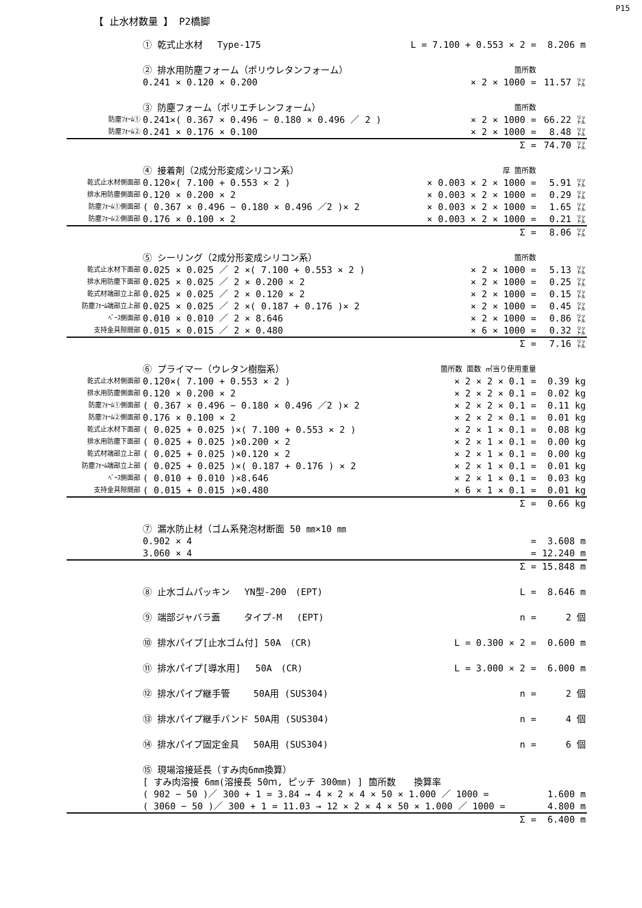P15
【 止水材数量 】 P2橋脚
| | ① 乾式止水材 Type-175 | L = 7.100 + 0.553 × 2 = | 8.206 m |
| | ② 排水用防塵フォーム（ポリウレタンフォーム） | 箇所数 | |
| | 0.241 × 0.120 × 0.200 | × 2 × 1000 = | 11.57 ㍑ |
| | ③ 防塵フォーム（ポリエチレンフォーム） | 箇所数 | |
| 防塵ﾌｫｰﾑ① | 0.241×( 0.367 × 0.496 − 0.180 × 0.496 ／ 2 ) | × 2 × 1000 = | 66.22 ㍑ |
| 防塵ﾌｫｰﾑ② | 0.241 × 0.176 × 0.100 | × 2 × 1000 = | 8.48 ㍑ |
| | | Σ = | 74.70 ㍑ |
| | ④ 接着剤（2成分形変成シリコン系） | 厚 箇所数 | |
| 乾式止水材側面部 | 0.120×( 7.100 + 0.553 × 2 ) | × 0.003 × 2 × 1000 = | 5.91 ㍑ |
| 排水用防塵側面部 | 0.120 × 0.200 × 2 | × 0.003 × 2 × 1000 = | 0.29 ㍑ |
| 防塵ﾌｫｰﾑ①側面部 | ( 0.367 × 0.496 − 0.180 × 0.496 ／2 )× 2 | × 0.003 × 2 × 1000 = | 1.65 ㍑ |
| 防塵ﾌｫｰﾑ②側面部 | 0.176 × 0.100 × 2 | × 0.003 × 2 × 1000 = | 0.21 ㍑ |
| | | Σ = | 8.06 ㍑ |
| | ⑤ シーリング（2成分形変成シリコン系） | 箇所数 | |
| 乾式止水材下面部 | 0.025 × 0.025 ／ 2 ×( 7.100 + 0.553 × 2 ) | × 2 × 1000 = | 5.13 ㍑ |
| 排水用防塵下面部 | 0.025 × 0.025 ／ 2 × 0.200 × 2 | × 2 × 1000 = | 0.25 ㍑ |
| 乾式材端部立上部 | 0.025 × 0.025 ／ 2 × 0.120 × 2 | × 2 × 1000 = | 0.15 ㍑ |
| 防塵ﾌｫｰﾑ端部立上部 | 0.025 × 0.025 ／ 2 ×( 0.187 + 0.176 )× 2 | × 2 × 1000 = | 0.45 ㍑ |
| ﾍﾞｰｽ側面部 | 0.010 × 0.010 ／ 2 × 8.646 | × 2 × 1000 = | 0.86 ㍑ |
| 支持金具隙間部 | 0.015 × 0.015 ／ 2 × 0.480 | × 6 × 1000 = | 0.32 ㍑ |
| | | Σ = | 7.16 ㍑ |
| | ⑥ プライマー（ウレタン樹脂系） | 箇所数 面数 ㎡当り使用重量 | |
| 乾式止水材側面部 | 0.120×( 7.100 + 0.553 × 2 ) | × 2 × 2 × 0.1 = | 0.39 kg |
| 排水用防塵側面部 | 0.120 × 0.200 × 2 | × 2 × 2 × 0.1 = | 0.02 kg |
| 防塵ﾌｫｰﾑ①側面部 | ( 0.367 × 0.496 − 0.180 × 0.496 ／2 )× 2 | × 2 × 2 × 0.1 = | 0.11 kg |
| 防塵ﾌｫｰﾑ②側面部 | 0.176 × 0.100 × 2 | × 2 × 2 × 0.1 = | 0.01 kg |
| 乾式止水材下面部 | ( 0.025 + 0.025 )×( 7.100 + 0.553 × 2 ) | × 2 × 1 × 0.1 = | 0.08 kg |
| 排水用防塵下面部 | ( 0.025 + 0.025 )×0.200 × 2 | × 2 × 1 × 0.1 = | 0.00 kg |
| 乾式材端部立上部 | ( 0.025 + 0.025 )×0.120 × 2 | × 2 × 1 × 0.1 = | 0.00 kg |
| 防塵ﾌｫｰﾑ端部立上部 | ( 0.025 + 0.025 )×( 0.187 + 0.176 ) × 2 | × 2 × 1 × 0.1 = | 0.01 kg |
| ﾍﾞｰｽ側面部 | ( 0.010 + 0.010 )×8.646 | × 2 × 1 × 0.1 = | 0.03 kg |
| 支持金具隙間部 | ( 0.015 + 0.015 )×0.480 | × 6 × 1 × 0.1 = | 0.01 kg |
| | | Σ = | 0.66 kg |
| | ⑦ 漏水防止材（ゴム系発泡材断面 50 ㎜×10 ㎜ | | |
| | 0.902 × 4 | = | 3.608 m |
| | 3.060 × 4 | = | 12.240 m |
| | | Σ = | 15.848 m |
| | ⑧ 止水ゴムパッキン YN型-200 (EPT) | L = | 8.646 m |
| | ⑨ 端部ジャバラ蓋 タイプ-M (EPT) | n = | 2 個 |
| | ⑩ 排水パイプ[止水ゴム付] 50A (CR) | L = 0.300 × 2 = | 0.600 m |
| | ⑪ 排水パイプ[導水用] 50A (CR) | L = 3.000 × 2 = | 6.000 m |
| | ⑫ 排水パイプ継手管 50A用 (SUS304) | n = | 2 個 |
| | ⑬ 排水パイプ継手バンド 50A用 (SUS304) | n = | 4 個 |
| | ⑭ 排水パイプ固定金具 50A用 (SUS304) | n = | 6 個 |
| | ⑮ 現場溶接延長（すみ肉6mm換算） | | |
| | [ すみ肉溶接 6㎜(溶接長 50ｍ, ピッチ 300㎜) ] 箇所数 換算率 | | |
| | ( 902 − 50 )／ 300 + 1 = 3.84 → 4 × 2 × 4 × 50 × 1.000 ／ 1000 = | | 1.600 m |
| | ( 3060 − 50 )／ 300 + 1 = 11.03 → 12 × 2 × 4 × 50 × 1.000 ／ 1000 = | | 4.800 m |
| | | Σ = | 6.400 m |